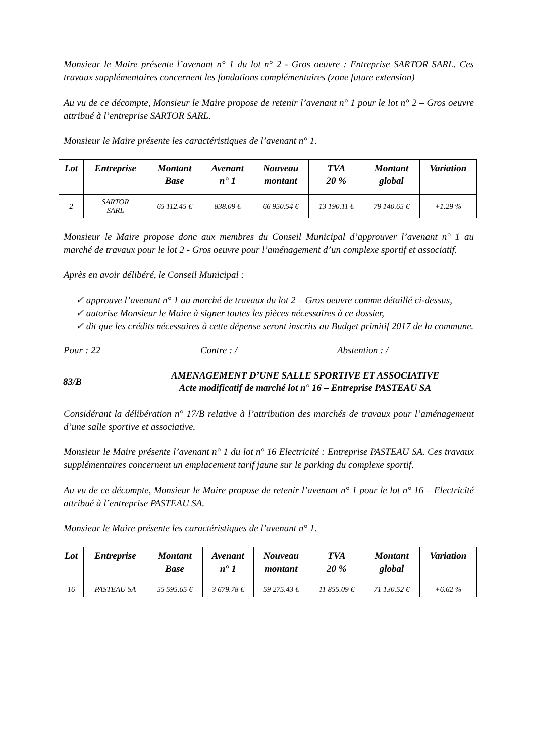Monsieur le Maire présente l’avenant n° 1 du lot n° 2 - Gros oeuvre : Entreprise SARTOR SARL. Ces travaux supplémentaires concernent les fondations complémentaires (zone future extension)
Au vu de ce décompte, Monsieur le Maire propose de retenir l’avenant n° 1 pour le lot n° 2 – Gros oeuvre attribué à l’entreprise SARTOR SARL.
Monsieur le Maire présente les caractéristiques de l’avenant n° 1.
| Lot | Entreprise | Montant Base | Avenant n° 1 | Nouveau montant | TVA 20 % | Montant global | Variation |
| --- | --- | --- | --- | --- | --- | --- | --- |
| 2 | SARTOR SARL | 65 112.45 € | 838.09 € | 66 950.54 € | 13 190.11 € | 79 140.65 € | +1.29 % |
Monsieur le Maire propose donc aux membres du Conseil Municipal d’approuver l’avenant n° 1 au marché de travaux pour le lot 2 - Gros oeuvre pour l’aménagement d’un complexe sportif et associatif.
Après en avoir délibéré, le Conseil Municipal :
✓ approuve l’avenant n° 1 au marché de travaux du lot 2 – Gros oeuvre comme détaillé ci-dessus,
✓ autorise Monsieur le Maire à signer toutes les pièces nécessaires à ce dossier,
✓ dit que les crédits nécessaires à cette dépense seront inscrits au Budget primitif 2017 de la commune.
Pour : 22 Contre : / Abstention : /
83/B AMENAGEMENT D’UNE SALLE SPORTIVE ET ASSOCIATIVE
Acte modificatif de marché lot n° 16 – Entreprise PASTEAU SA
Considérant la délibération n° 17/B relative à l’attribution des marchés de travaux pour l’aménagement d’une salle sportive et associative.
Monsieur le Maire présente l’avenant n° 1 du lot n° 16 Electricité : Entreprise PASTEAU SA. Ces travaux supplémentaires concernent un emplacement tarif jaune sur le parking du complexe sportif.
Au vu de ce décompte, Monsieur le Maire propose de retenir l’avenant n° 1 pour le lot n° 16 – Electricité attribué à l’entreprise PASTEAU SA.
Monsieur le Maire présente les caractéristiques de l’avenant n° 1.
| Lot | Entreprise | Montant Base | Avenant n° 1 | Nouveau montant | TVA 20 % | Montant global | Variation |
| --- | --- | --- | --- | --- | --- | --- | --- |
| 16 | PASTEAU SA | 55 595.65 € | 3 679.78 € | 59 275.43 € | 11 855.09 € | 71 130.52 € | +6.62 % |